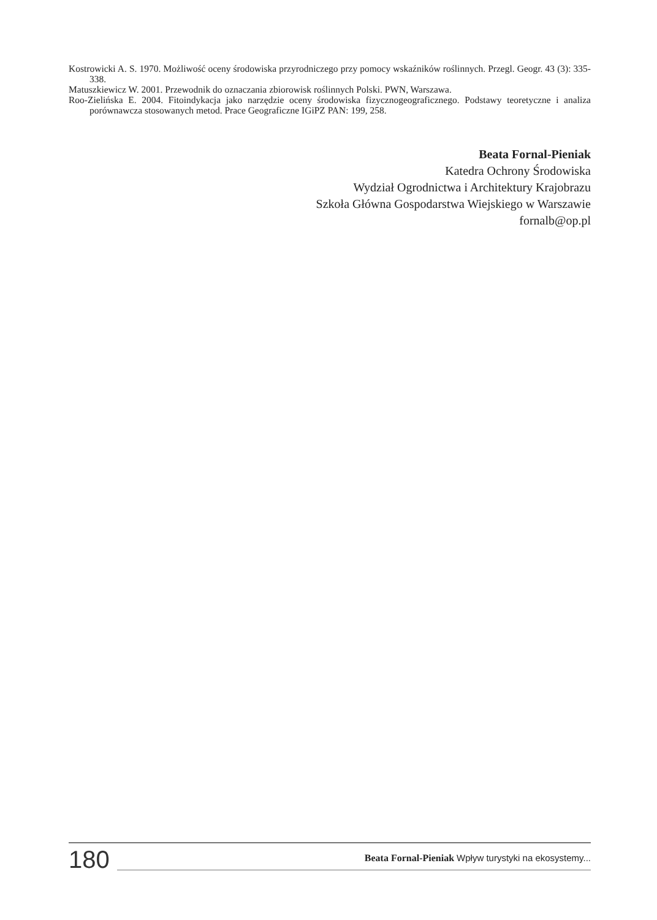Kostrowicki A. S. 1970. Możliwość oceny środowiska przyrodniczego przy pomocy wskaźników roślinnych. Przegl. Geogr. 43 (3): 335-338.
Matuszkiewicz W. 2001. Przewodnik do oznaczania zbiorowisk roślinnych Polski. PWN, Warszawa.
Roo-Zielińska E. 2004. Fitoindykacja jako narzędzie oceny środowiska fizycznogeograficznego. Podstawy teoretyczne i analiza porównawcza stosowanych metod. Prace Geograficzne IGiPZ PAN: 199, 258.
Beata Fornal-Pieniak
Katedra Ochrony Środowiska
Wydział Ogrodnictwa i Architektury Krajobrazu
Szkoła Główna Gospodarstwa Wiejskiego w Warszawie
fornalb@op.pl
180
Beata Fornal-Pieniak Wpływ turystyki na ekosystemy...